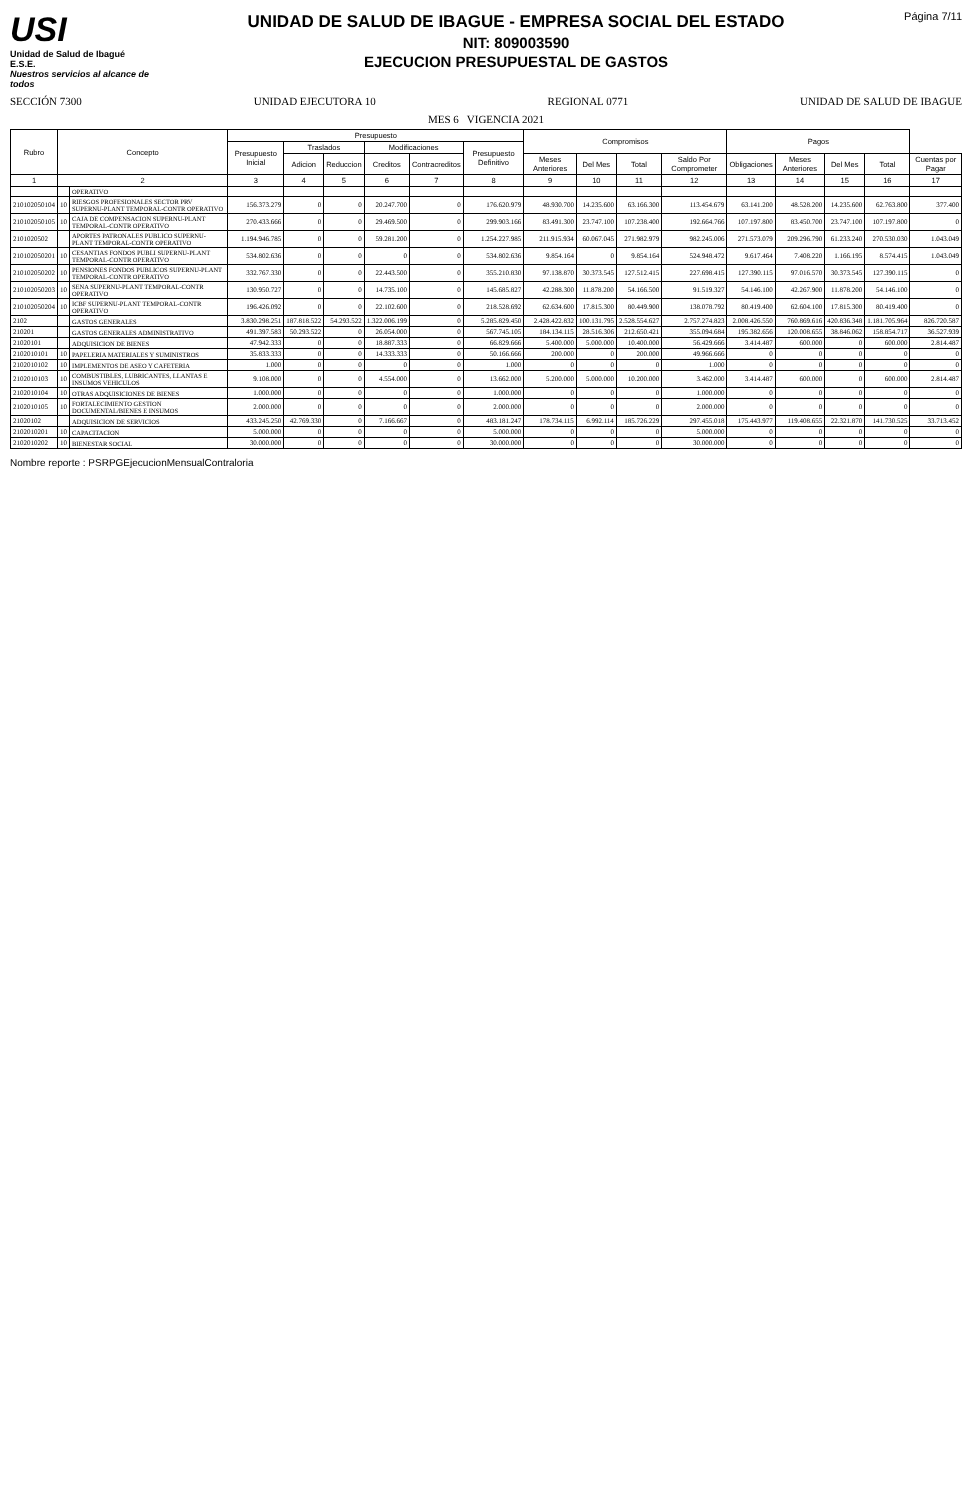USI
Unidad de Salud de Ibagué
E.S.E.
Nuestros servicios al alcance de todos
UNIDAD DE SALUD DE IBAGUE - EMPRESA SOCIAL DEL ESTADO
NIT: 809003590
EJECUCION PRESUPUESTAL DE GASTOS
Página 7/11
SECCIÓN 7300 UNIDAD EJECUTORA 10 REGIONAL 0771 UNIDAD DE SALUD DE IBAGUE
MES 6 VIGENCIA 2021
| Rubro | Concepto | | Presupuesto | | | | | | Compromisos | | | | Pagos | | | | |
| --- | --- | --- | --- | --- | --- | --- | --- | --- | --- | --- | --- | --- | --- | --- | --- | --- | --- |
| | | | Presupuesto Inicial | Traslados | | Modificaciones | | Presupuesto Definitivo | | | | | | | | | |
| | | | | Adicion | Reduccion | Creditos | Contracreditos | | Meses Anteriores | Del Mes | Total | Saldo Por Comprometer | Obligaciones | Meses Anteriores | Del Mes | Total | Cuentas por Pagar |
| 1 | 2 | | 3 | 4 | 5 | 6 | 7 | 8 | 9 | 10 | 11 | 12 | 13 | 14 | 15 | 16 | 17 |
| | | OPERATIVO | | | | | | | | | | | | | | | |
| 210102050104 | 10 | RIESGOS PROFESIONALES SECTOR PRV SUPERNU-PLANT TEMPORAL-CONTR OPERATIVO | 156.373.279 | 0 | 0 | 20.247.700 | 0 | 176.620.979 | 48.930.700 | 14.235.600 | 63.166.300 | 113.454.679 | 63.141.200 | 48.528.200 | 14.235.600 | 62.763.800 | 377.400 |
| 210102050105 | 10 | CAJA DE COMPENSACION SUPERNU-PLANT TEMPORAL-CONTR OPERATIVO | 270.433.666 | 0 | 0 | 29.469.500 | 0 | 299.903.166 | 83.491.300 | 23.747.100 | 107.238.400 | 192.664.766 | 107.197.800 | 83.450.700 | 23.747.100 | 107.197.800 | 0 |
| 2101020502 | | APORTES PATRONALES PUBLICO SUPERNU-PLANT TEMPORAL-CONTR OPERATIVO | 1.194.946.785 | 0 | 0 | 59.281.200 | 0 | 1.254.227.985 | 211.915.934 | 60.067.045 | 271.982.979 | 982.245.006 | 271.573.079 | 209.296.790 | 61.233.240 | 270.530.030 | 1.043.049 |
| 210102050201 | 10 | CESANTIAS FONDOS PUBLI SUPERNU-PLANT TEMPORAL-CONTR OPERATIVO | 534.802.636 | 0 | 0 | 0 | 0 | 534.802.636 | 9.854.164 | 0 | 9.854.164 | 524.948.472 | 9.617.464 | 7.408.220 | 1.166.195 | 8.574.415 | 1.043.049 |
| 210102050202 | 10 | PENSIONES FONDOS PUBLICOS SUPERNU-PLANT TEMPORAL-CONTR OPERATIVO | 332.767.330 | 0 | 0 | 22.443.500 | 0 | 355.210.830 | 97.138.870 | 30.373.545 | 127.512.415 | 227.698.415 | 127.390.115 | 97.016.570 | 30.373.545 | 127.390.115 | 0 |
| 210102050203 | 10 | SENA SUPERNU-PLANT TEMPORAL-CONTR OPERATIVO | 130.950.727 | 0 | 0 | 14.735.100 | 0 | 145.685.827 | 42.288.300 | 11.878.200 | 54.166.500 | 91.519.327 | 54.146.100 | 42.267.900 | 11.878.200 | 54.146.100 | 0 |
| 210102050204 | 10 | ICBF SUPERNU-PLANT TEMPORAL-CONTR OPERATIVO | 196.426.092 | 0 | 0 | 22.102.600 | 0 | 218.528.692 | 62.634.600 | 17.815.300 | 80.449.900 | 138.078.792 | 80.419.400 | 62.604.100 | 17.815.300 | 80.419.400 | 0 |
| 2102 | | GASTOS GENERALES | 3.830.298.251 | 187.818.522 | 54.293.522 | 1.322.006.199 | 0 | 5.285.829.450 | 2.428.422.832 | 100.131.795 | 2.528.554.627 | 2.757.274.823 | 2.008.426.550 | 760.869.616 | 420.836.348 | 1.181.705.964 | 826.720.587 |
| 210201 | | GASTOS GENERALES ADMINISTRATIVO | 491.397.583 | 50.293.522 | 0 | 26.054.000 | 0 | 567.745.105 | 184.134.115 | 28.516.306 | 212.650.421 | 355.094.684 | 195.382.656 | 120.008.655 | 38.846.062 | 158.854.717 | 36.527.939 |
| 21020101 | | ADQUISICION DE BIENES | 47.942.333 | 0 | 0 | 18.887.333 | 0 | 66.829.666 | 5.400.000 | 5.000.000 | 10.400.000 | 56.429.666 | 3.414.487 | 600.000 | 0 | 600.000 | 2.814.487 |
| 2102010101 | 10 | PAPELERIA MATERIALES Y SUMINISTROS | 35.833.333 | 0 | 0 | 14.333.333 | 0 | 50.166.666 | 200.000 | 0 | 200.000 | 49.966.666 | 0 | 0 | 0 | 0 | 0 |
| 2102010102 | 10 | IMPLEMENTOS DE ASEO Y CAFETERIA | 1.000 | 0 | 0 | 0 | 0 | 1.000 | 0 | 0 | 0 | 1.000 | 0 | 0 | 0 | 0 | 0 |
| 2102010103 | 10 | COMBUSTIBLES, LUBRICANTES, LLANTAS E INSUMOS VEHICULOS | 9.108.000 | 0 | 0 | 4.554.000 | 0 | 13.662.000 | 5.200.000 | 5.000.000 | 10.200.000 | 3.462.000 | 3.414.487 | 600.000 | 0 | 600.000 | 2.814.487 |
| 2102010104 | 10 | OTRAS ADQUISICIONES DE BIENES | 1.000.000 | 0 | 0 | 0 | 0 | 1.000.000 | 0 | 0 | 0 | 1.000.000 | 0 | 0 | 0 | 0 | 0 |
| 2102010105 | 10 | FORTALECIMIENTO GESTION DOCUMENTAL/BIENES E INSUMOS | 2.000.000 | 0 | 0 | 0 | 0 | 2.000.000 | 0 | 0 | 0 | 2.000.000 | 0 | 0 | 0 | 0 | 0 |
| 21020102 | | ADQUISICION DE SERVICIOS | 433.245.250 | 42.769.330 | 0 | 7.166.667 | 0 | 483.181.247 | 178.734.115 | 6.992.114 | 185.726.229 | 297.455.018 | 175.443.977 | 119.408.655 | 22.321.870 | 141.730.525 | 33.713.452 |
| 2102010201 | 10 | CAPACITACION | 5.000.000 | 0 | 0 | 0 | 0 | 5.000.000 | 0 | 0 | 0 | 5.000.000 | 0 | 0 | 0 | 0 | 0 |
| 2102010202 | 10 | BIENESTAR SOCIAL | 30.000.000 | 0 | 0 | 0 | 0 | 30.000.000 | 0 | 0 | 0 | 30.000.000 | 0 | 0 | 0 | 0 | 0 |
Nombre reporte : PSRPGEjecucionMensualContraloria